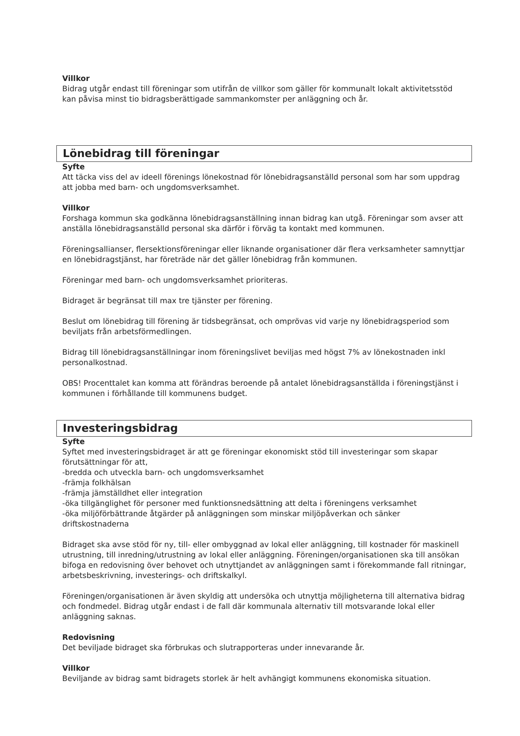Villkor
Bidrag utgår endast till föreningar som utifrån de villkor som gäller för kommunalt lokalt aktivitetsstöd kan påvisa minst tio bidragsberättigade sammankomster per anläggning och år.
Lönebidrag till föreningar
Syfte
Att täcka viss del av ideell förenings lönekostnad för lönebidragsanställd personal som har som uppdrag att jobba med barn- och ungdomsverksamhet.
Villkor
Forshaga kommun ska godkänna lönebidragsanställning innan bidrag kan utgå. Föreningar som avser att anställa lönebidragsanställd personal ska därför i förväg ta kontakt med kommunen.
Föreningsallianser, flersektionsföreningar eller liknande organisationer där flera verksamheter samnyttjar en lönebidragstjänst, har företräde när det gäller lönebidrag från kommunen.
Föreningar med barn- och ungdomsverksamhet prioriteras.
Bidraget är begränsat till max tre tjänster per förening.
Beslut om lönebidrag till förening är tidsbegränsat, och omprövas vid varje ny lönebidragsperiod som beviljats från arbetsförmedlingen.
Bidrag till lönebidragsanställningar inom föreningslivet beviljas med högst 7% av lönekostnaden inkl personalkostnad.
OBS! Procenttalet kan komma att förändras beroende på antalet lönebidragsanställda i föreningstjänst i kommunen i förhållande till kommunens budget.
Investeringsbidrag
Syfte
Syftet med investeringsbidraget är att ge föreningar ekonomiskt stöd till investeringar som skapar förutsättningar för att,
-bredda och utveckla barn- och ungdomsverksamhet
-främja folkhälsan
-främja jämställdhet eller integration
-öka tillgänglighet för personer med funktionsnedsättning att delta i föreningens verksamhet
-öka miljöförbättrande åtgärder på anläggningen som minskar miljöpåverkan och sänker driftskostnaderna
Bidraget ska avse stöd för ny, till- eller ombyggnad av lokal eller anläggning, till kostnader för maskinell utrustning, till inredning/utrustning av lokal eller anläggning. Föreningen/organisationen ska till ansökan bifoga en redovisning över behovet och utnyttjandet av anläggningen samt i förekommande fall ritningar, arbetsbeskrivning, investerings- och driftskalkyl.
Föreningen/organisationen är även skyldig att undersöka och utnyttja möjligheterna till alternativa bidrag och fondmedel. Bidrag utgår endast i de fall där kommunala alternativ till motsvarande lokal eller anläggning saknas.
Redovisning
Det beviljade bidraget ska förbrukas och slutrapporteras under innevarande år.
Villkor
Beviljande av bidrag samt bidragets storlek är helt avhängigt kommunens ekonomiska situation.